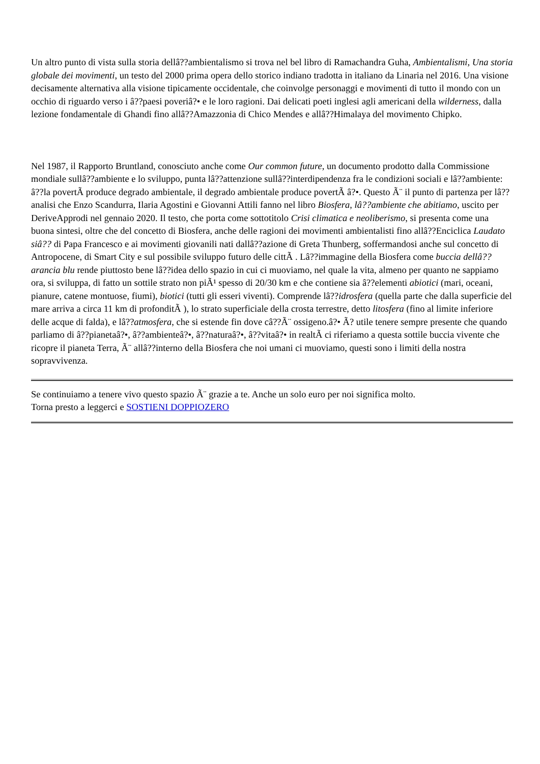Un altro punto di vista sulla storia dellâ??ambientalismo si trova nel bel libro di Ramachandra Guha, Ambientalismi, Una storia globale dei movimenti, un testo del 2000 prima opera dello storico indiano tradotta in italiano da Linaria nel 2016. Una visione decisamente alternativa alla visione tipicamente occidentale, che coinvolge personaggi e movimenti di tutto il mondo con un occhio di riguardo verso i â??paesi poveriâ?• e le loro ragioni. Dai delicati poeti inglesi agli americani della wilderness, dalla lezione fondamentale di Ghandi fino allâ??Amazzonia di Chico Mendes e allâ??Himalaya del movimento Chipko.
Nel 1987, il Rapporto Bruntland, conosciuto anche come Our common future, un documento prodotto dalla Commissione mondiale sullâ??ambiente e lo sviluppo, punta lâ??attenzione sullâ??interdipendenza fra le condizioni sociali e lâ??ambiente: â??la povertÃ produce degrado ambientale, il degrado ambientale produce povertÃ â?•. Questo Ã¨ il punto di partenza per lâ??analisi che Enzo Scandurra, Ilaria Agostini e Giovanni Attili fanno nel libro Biosfera, lâ??ambiente che abitiamo, uscito per DeriveApprodi nel gennaio 2020. Il testo, che porta come sottotitolo Crisi climatica e neoliberismo, si presenta come una buona sintesi, oltre che del concetto di Biosfera, anche delle ragioni dei movimenti ambientalisti fino allâ??Enciclica Laudato siâ?? di Papa Francesco e ai movimenti giovanili nati dallâ??azione di Greta Thunberg, soffermandosi anche sul concetto di Antropocene, di Smart City e sul possibile sviluppo futuro delle cittÃ . Lâ??immagine della Biosfera come buccia dellâ??arancia blu rende piuttosto bene lâ??idea dello spazio in cui ci muoviamo, nel quale la vita, almeno per quanto ne sappiamo ora, si sviluppa, di fatto un sottile strato non piÃ¹ spesso di 20/30 km e che contiene sia â??elementi abiotici (mari, oceani, pianure, catene montuose, fiumi), biotici (tutti gli esseri viventi). Comprende lâ??idrosfera (quella parte che dalla superficie del mare arriva a circa 11 km di profonditÃ ), lo strato superficiale della crosta terrestre, detto litosfera (fino al limite inferiore delle acque di falda), e lâ??atmosfera, che si estende fin dove câ??Ã¨ ossigeno.â?• Ã? utile tenere sempre presente che quando parliamo di â??pianetaâ?•, â??ambienteâ?•, â??naturaâ?•, â??vitaâ?• in realtÃ ci riferiamo a questa sottile buccia vivente che ricopre il pianeta Terra, Ã¨ allâ??interno della Biosfera che noi umani ci muoviamo, questi sono i limiti della nostra sopravvivenza.
Se continuiamo a tenere vivo questo spazio Ã¨ grazie a te. Anche un solo euro per noi significa molto.
Torna presto a leggerci e SOSTIENI DOPPIOZERO